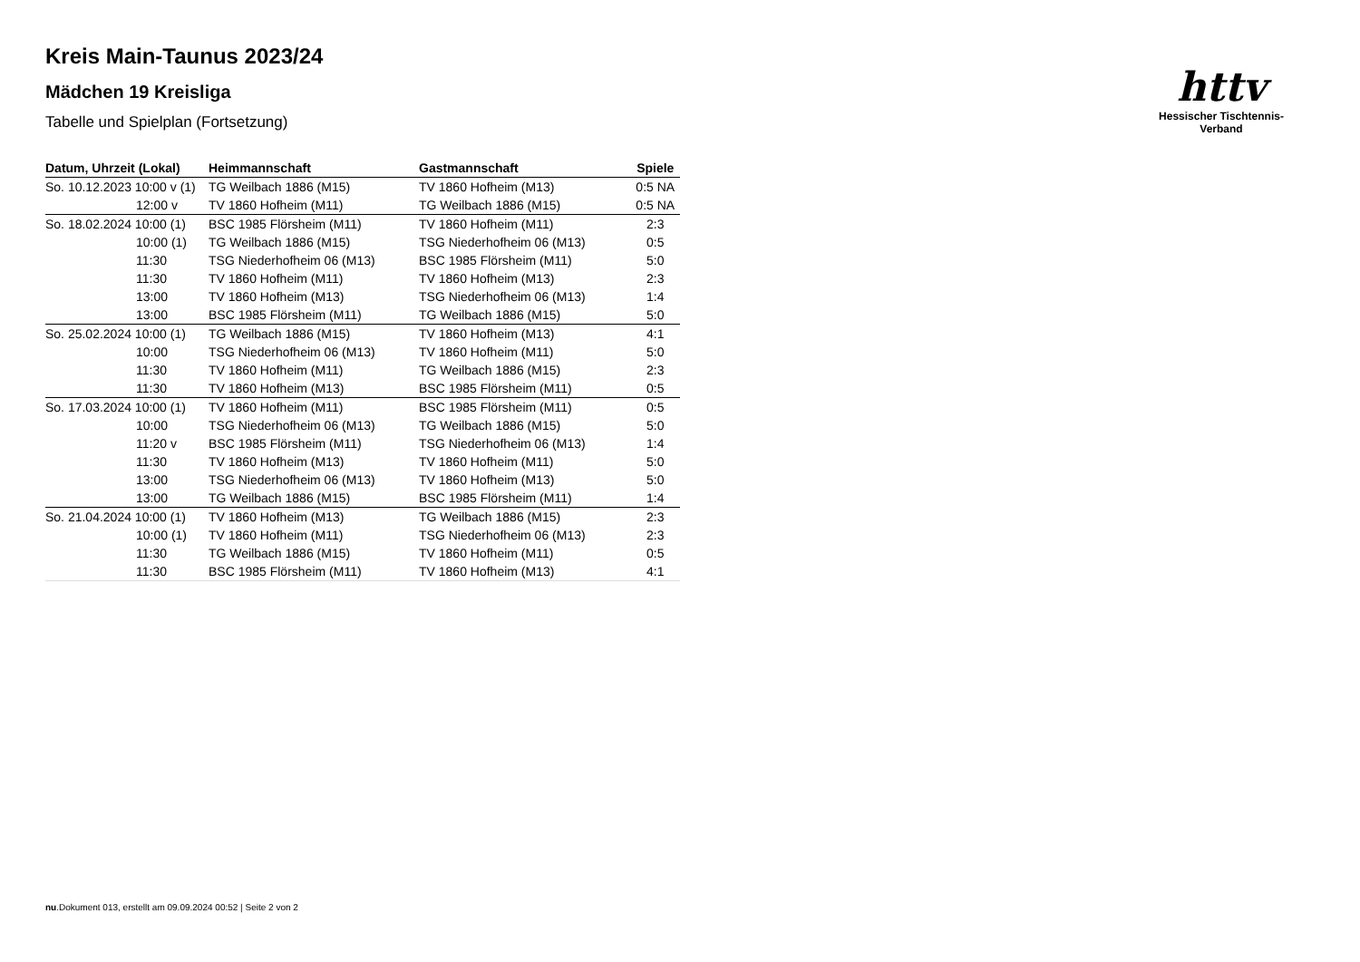httv
Hessischer Tischtennis-Verband
Kreis Main-Taunus 2023/24
Mädchen 19 Kreisliga
Tabelle und Spielplan (Fortsetzung)
| Datum, Uhrzeit (Lokal) | Heimmannschaft | Gastmannschaft | Spiele |
| --- | --- | --- | --- |
| So. 10.12.2023 10:00 v (1) | TG Weilbach 1886 (M15) | TV 1860 Hofheim (M13) | 0:5 NA |
| 12:00 v | TV 1860 Hofheim (M11) | TG Weilbach 1886 (M15) | 0:5 NA |
| So. 18.02.2024 10:00 (1) | BSC 1985 Flörsheim (M11) | TV 1860 Hofheim (M11) | 2:3 |
| 10:00 (1) | TG Weilbach 1886 (M15) | TSG Niederhofheim 06 (M13) | 0:5 |
| 11:30 | TSG Niederhofheim 06 (M13) | BSC 1985 Flörsheim (M11) | 5:0 |
| 11:30 | TV 1860 Hofheim (M11) | TV 1860 Hofheim (M13) | 2:3 |
| 13:00 | TV 1860 Hofheim (M13) | TSG Niederhofheim 06 (M13) | 1:4 |
| 13:00 | BSC 1985 Flörsheim (M11) | TG Weilbach 1886 (M15) | 5:0 |
| So. 25.02.2024 10:00 (1) | TG Weilbach 1886 (M15) | TV 1860 Hofheim (M13) | 4:1 |
| 10:00 | TSG Niederhofheim 06 (M13) | TV 1860 Hofheim (M11) | 5:0 |
| 11:30 | TV 1860 Hofheim (M11) | TG Weilbach 1886 (M15) | 2:3 |
| 11:30 | TV 1860 Hofheim (M13) | BSC 1985 Flörsheim (M11) | 0:5 |
| So. 17.03.2024 10:00 (1) | TV 1860 Hofheim (M11) | BSC 1985 Flörsheim (M11) | 0:5 |
| 10:00 | TSG Niederhofheim 06 (M13) | TG Weilbach 1886 (M15) | 5:0 |
| 11:20 v | BSC 1985 Flörsheim (M11) | TSG Niederhofheim 06 (M13) | 1:4 |
| 11:30 | TV 1860 Hofheim (M13) | TV 1860 Hofheim (M11) | 5:0 |
| 13:00 | TSG Niederhofheim 06 (M13) | TV 1860 Hofheim (M13) | 5:0 |
| 13:00 | TG Weilbach 1886 (M15) | BSC 1985 Flörsheim (M11) | 1:4 |
| So. 21.04.2024 10:00 (1) | TV 1860 Hofheim (M13) | TG Weilbach 1886 (M15) | 2:3 |
| 10:00 (1) | TV 1860 Hofheim (M11) | TSG Niederhofheim 06 (M13) | 2:3 |
| 11:30 | TG Weilbach 1886 (M15) | TV 1860 Hofheim (M11) | 0:5 |
| 11:30 | BSC 1985 Flörsheim (M11) | TV 1860 Hofheim (M13) | 4:1 |
nu.Dokument 013, erstellt am 09.09.2024 00:52 | Seite 2 von 2